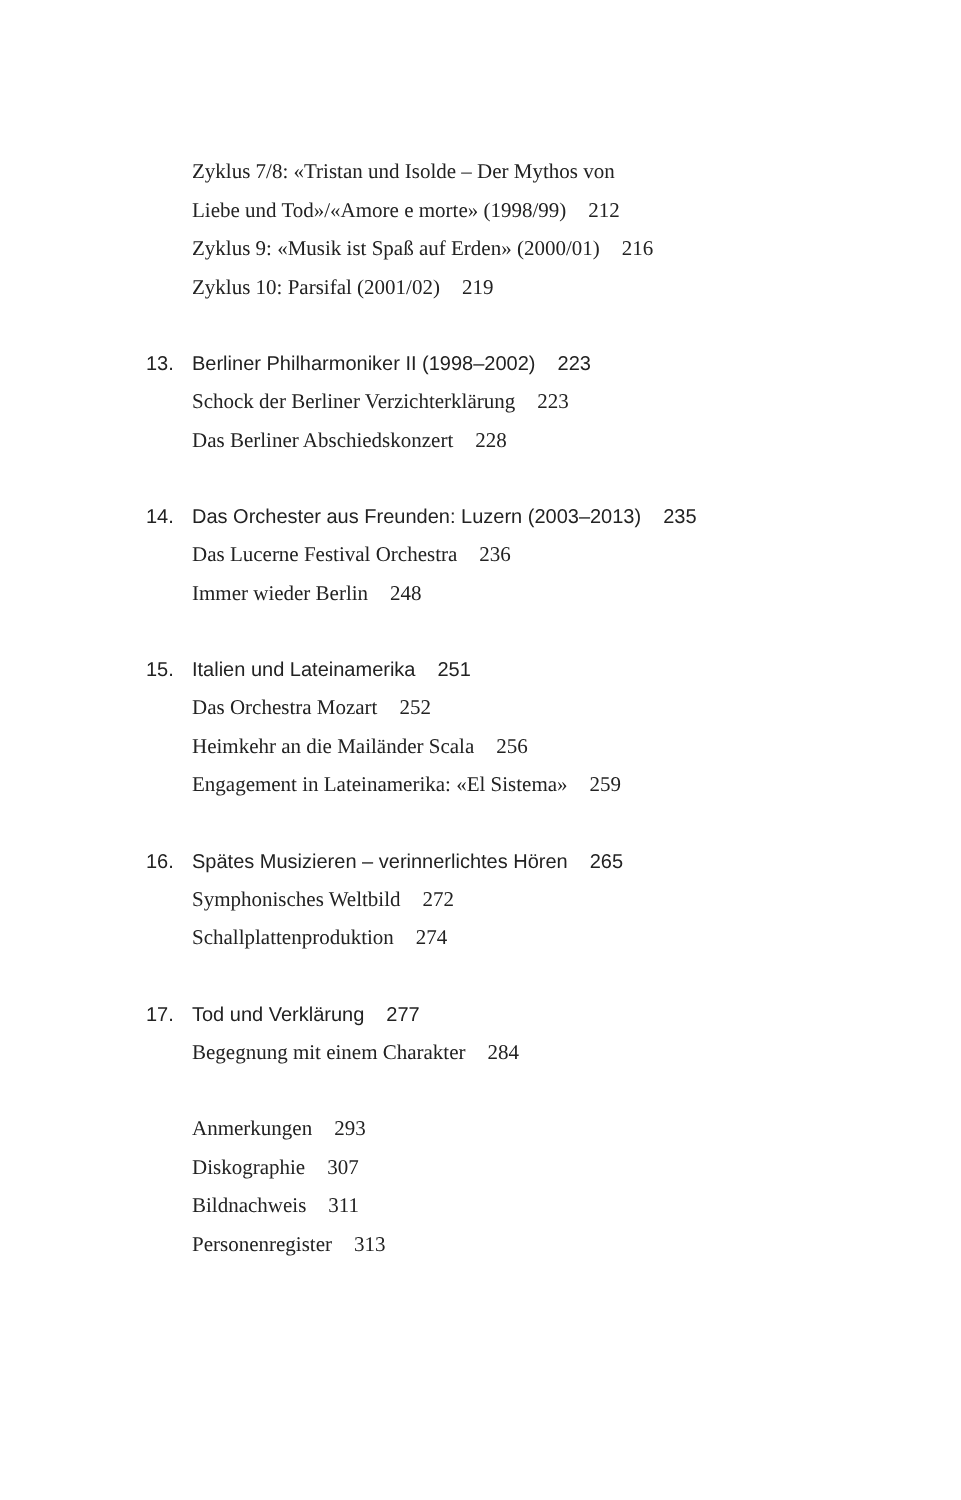Zyklus 7/8: «Tristan und Isolde – Der Mythos von
Liebe und Tod»/«Amore e morte» (1998/99) 212
Zyklus 9: «Musik ist Spaß auf Erden» (2000/01) 216
Zyklus 10: Parsifal (2001/02) 219
13. Berliner Philharmoniker II (1998–2002) 223
Schock der Berliner Verzichterklärung 223
Das Berliner Abschiedskonzert 228
14. Das Orchester aus Freunden: Luzern (2003–2013) 235
Das Lucerne Festival Orchestra 236
Immer wieder Berlin 248
15. Italien und Lateinamerika 251
Das Orchestra Mozart 252
Heimkehr an die Mailänder Scala 256
Engagement in Lateinamerika: «El Sistema» 259
16. Spätes Musizieren – verinnerlichtes Hören 265
Symphonisches Weltbild 272
Schallplattenproduktion 274
17. Tod und Verklärung 277
Begegnung mit einem Charakter 284
Anmerkungen 293
Diskographie 307
Bildnachweis 311
Personenregister 313